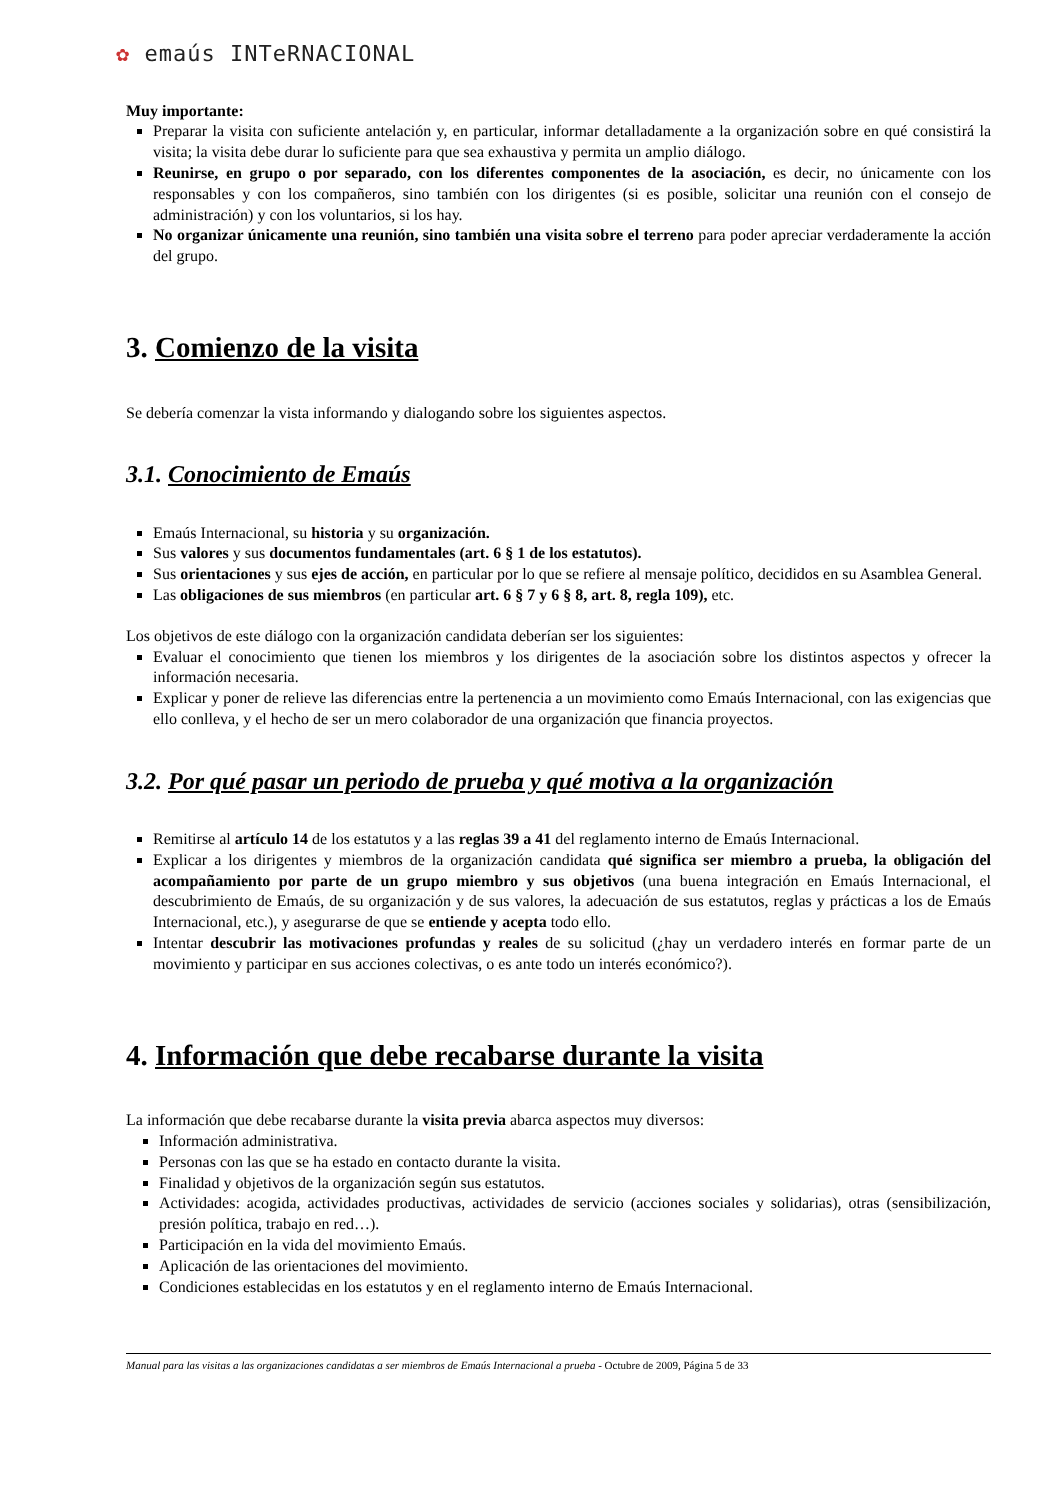✿ emaús INTeRNACIONAL
Muy importante:
Preparar la visita con suficiente antelación y, en particular, informar detalladamente a la organización sobre en qué consistirá la visita; la visita debe durar lo suficiente para que sea exhaustiva y permita un amplio diálogo.
Reunirse, en grupo o por separado, con los diferentes componentes de la asociación, es decir, no únicamente con los responsables y con los compañeros, sino también con los dirigentes (si es posible, solicitar una reunión con el consejo de administración) y con los voluntarios, si los hay.
No organizar únicamente una reunión, sino también una visita sobre el terreno para poder apreciar verdaderamente la acción del grupo.
3. Comienzo de la visita
Se debería comenzar la vista informando y dialogando sobre los siguientes aspectos.
3.1. Conocimiento de Emaús
Emaús Internacional, su historia y su organización.
Sus valores y sus documentos fundamentales (art. 6 § 1 de los estatutos).
Sus orientaciones y sus ejes de acción, en particular por lo que se refiere al mensaje político, decididos en su Asamblea General.
Las obligaciones de sus miembros (en particular art. 6 § 7 y 6 § 8, art. 8, regla 109), etc.
Los objetivos de este diálogo con la organización candidata deberían ser los siguientes:
Evaluar el conocimiento que tienen los miembros y los dirigentes de la asociación sobre los distintos aspectos y ofrecer la información necesaria.
Explicar y poner de relieve las diferencias entre la pertenencia a un movimiento como Emaús Internacional, con las exigencias que ello conlleva, y el hecho de ser un mero colaborador de una organización que financia proyectos.
3.2. Por qué pasar un periodo de prueba y qué motiva a la organización
Remitirse al artículo 14 de los estatutos y a las reglas 39 a 41 del reglamento interno de Emaús Internacional.
Explicar a los dirigentes y miembros de la organización candidata qué significa ser miembro a prueba, la obligación del acompañamiento por parte de un grupo miembro y sus objetivos (una buena integración en Emaús Internacional, el descubrimiento de Emaús, de su organización y de sus valores, la adecuación de sus estatutos, reglas y prácticas a los de Emaús Internacional, etc.), y asegurarse de que se entiende y acepta todo ello.
Intentar descubrir las motivaciones profundas y reales de su solicitud (¿hay un verdadero interés en formar parte de un movimiento y participar en sus acciones colectivas, o es ante todo un interés económico?).
4. Información que debe recabarse durante la visita
La información que debe recabarse durante la visita previa abarca aspectos muy diversos:
Información administrativa.
Personas con las que se ha estado en contacto durante la visita.
Finalidad y objetivos de la organización según sus estatutos.
Actividades: acogida, actividades productivas, actividades de servicio (acciones sociales y solidarias), otras (sensibilización, presión política, trabajo en red…).
Participación en la vida del movimiento Emaús.
Aplicación de las orientaciones del movimiento.
Condiciones establecidas en los estatutos y en el reglamento interno de Emaús Internacional.
Manual para las visitas a las organizaciones candidatas a ser miembros de Emaús Internacional a prueba - Octubre de 2009, Página 5 de 33